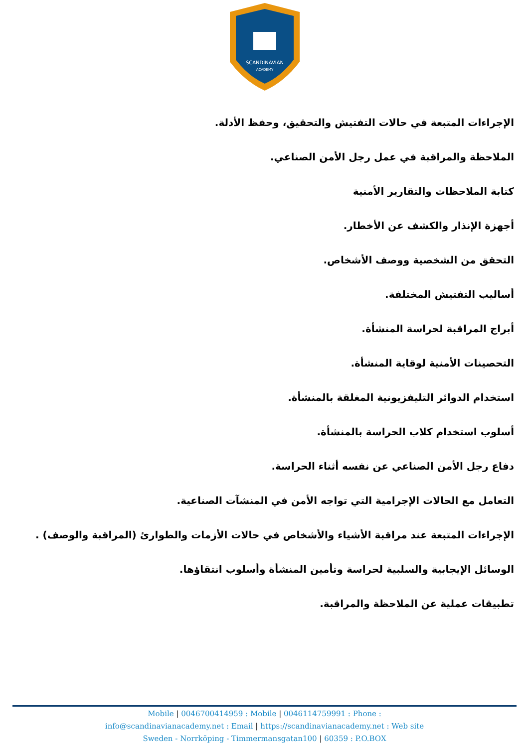SCANDINAVIAN
ACADEMY
الإجراءات المتبعة في حالات التفتيش والتحقيق، وحفظ الأدلة.
الملاحظة والمراقبة في عمل رجل الأمن الصناعي.
كتابة الملاحظات والتقارير الأمنية
أجهزة الإنذار والكشف عن الأخطار.
التحقق من الشخصية ووصف الأشخاص.
أساليب التفتيش المختلفة.
أبراج المراقبة لحراسة المنشأة.
التحصينات الأمنية لوقاية المنشأة.
استخدام الدوائر التليفزيونية المغلقة بالمنشأة.
أسلوب استخدام كلاب الحراسة بالمنشأة.
دفاع رجل الأمن الصناعي عن نفسه أثناء الحراسة.
التعامل مع الحالات الإجرامية التي تواجه الأمن في المنشآت الصناعية.
الإجراءات المتبعة عند مراقبة الأشياء والأشخاص في حالات الأزمات والطوارئ (المراقبة والوصف) .
الوسائل الإيجابية والسلبية لحراسة وتأمين المنشأة وأسلوب انتقاؤها.
تطبيقات عملية عن الملاحظة والمراقبة.
Mobile | 0046700414959 : Mobile | 0046114759991 : Phone :
info@scandinavianacademy.net : Email | https://scandinavianacademy.net : Web site
Sweden - Norrköping - Timmermansgatan100 | 60359 : P.O.BOX